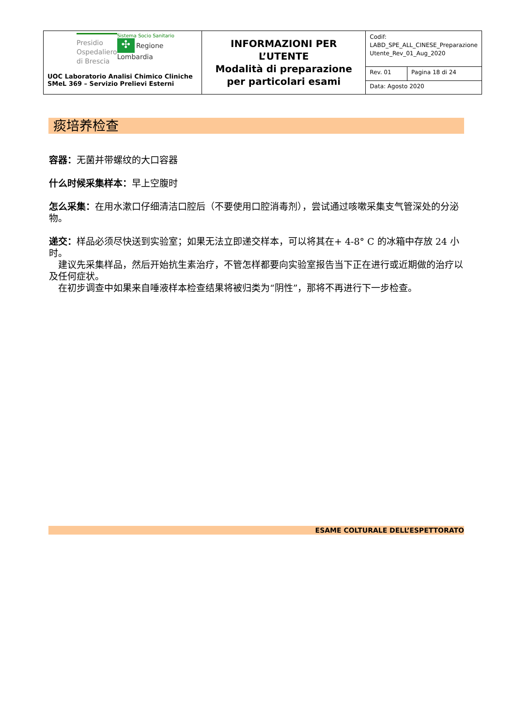| Presidio Ospedaliero di Brescia Sistema Socio Sanitario ✣ Regione Lombardia UOC Laboratorio Analisi Chimico Cliniche SMeL 369 – Servizio Prelievi Esterni | INFORMAZIONI PER L’UTENTE Modalità di preparazione per particolari esami | Codif: LABD_SPE_ALL_CINESE_Preparazione Utente_Rev_01_Aug_2020 | |
| | | Rev. 01 | Pagina 18 di 24 |
| | | Data: Agosto 2020 | |
痰培养检查
容器：无菌并带螺纹的大口容器
什么时候采集样本：早上空腹时
怎么采集：在用水漱口仔细清洁口腔后（不要使用口腔消毒剂），尝试通过咳嗽采集支气管深处的分泌物。
递交：样品必须尽快送到实验室；如果无法立即递交样本，可以将其在+ 4-8° C 的冰箱中存放 24 小时。
　建议先采集样品，然后开始抗生素治疗，不管怎样都要向实验室报告当下正在进行或近期做的治疗以及任何症状。
　在初步调查中如果来自唾液样本检查结果将被归类为“阴性”，那将不再进行下一步检查。
ESAME COLTURALE DELL’ESPETTORATO